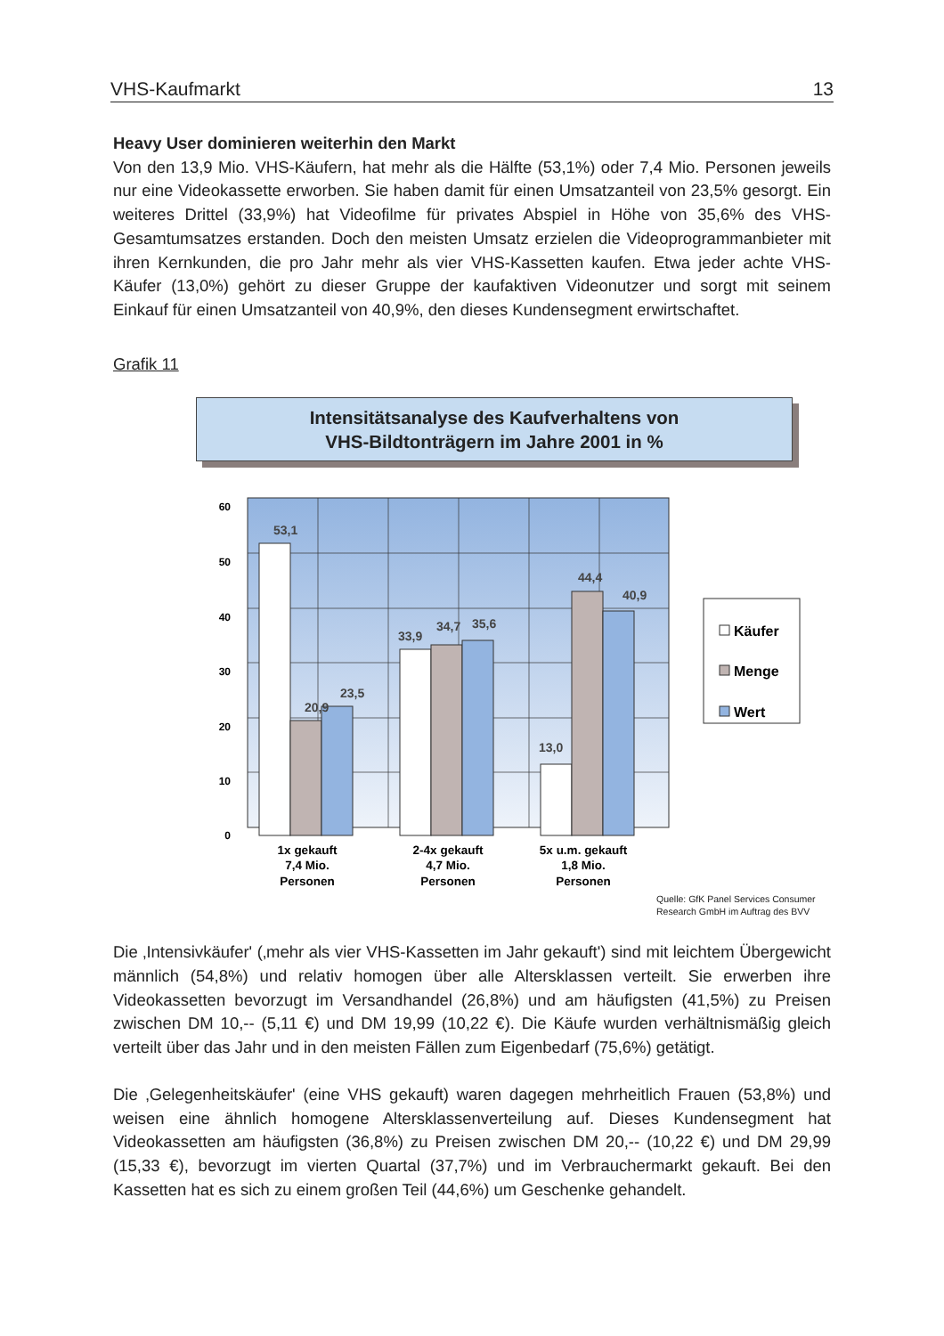VHS-Kaufmarkt 13
Heavy User dominieren weiterhin den Markt
Von den 13,9 Mio. VHS-Käufern, hat mehr als die Hälfte (53,1%) oder 7,4 Mio. Personen jeweils nur eine Videokassette erworben. Sie haben damit für einen Umsatzanteil von 23,5% gesorgt. Ein weiteres Drittel (33,9%) hat Videofilme für privates Abspiel in Höhe von 35,6% des VHS-Gesamtumsatzes erstanden. Doch den meisten Umsatz erzielen die Videoprogrammanbieter mit ihren Kernkunden, die pro Jahr mehr als vier VHS-Kassetten kaufen. Etwa jeder achte VHS-Käufer (13,0%) gehört zu dieser Gruppe der kaufaktiven Videonutzer und sorgt mit seinem Einkauf für einen Umsatzanteil von 40,9%, den dieses Kundensegment erwirtschaftet.
Grafik 11
Intensitätsanalyse des Kaufverhaltens von
VHS-Bildtonträgern im Jahre 2001 in %
60
50
40
30
20
10
0
53,1
20,9
23,5
33,9
34,7
35,6
13,0
44,4
40,9
1x gekauft
7,4 Mio.
Personen
2-4x gekauft
4,7 Mio.
Personen
5x u.m. gekauft
1,8 Mio.
Personen
Käufer
Menge
Wert
Quelle: GfK Panel Services Consumer
Research GmbH im Auftrag des BVV
Die ‚Intensivkäufer' (‚mehr als vier VHS-Kassetten im Jahr gekauft') sind mit leichtem Übergewicht männlich (54,8%) und relativ homogen über alle Altersklassen verteilt. Sie erwerben ihre Videokassetten bevorzugt im Versandhandel (26,8%) und am häufigsten (41,5%) zu Preisen zwischen DM 10,-- (5,11 €) und DM 19,99 (10,22 €). Die Käufe wurden verhältnismäßig gleich verteilt über das Jahr und in den meisten Fällen zum Eigenbedarf (75,6%) getätigt.
Die ‚Gelegenheitskäufer' (eine VHS gekauft) waren dagegen mehrheitlich Frauen (53,8%) und weisen eine ähnlich homogene Altersklassenverteilung auf. Dieses Kundensegment hat Videokassetten am häufigsten (36,8%) zu Preisen zwischen DM 20,-- (10,22 €) und DM 29,99 (15,33 €), bevorzugt im vierten Quartal (37,7%) und im Verbrauchermarkt gekauft. Bei den Kassetten hat es sich zu einem großen Teil (44,6%) um Geschenke gehandelt.